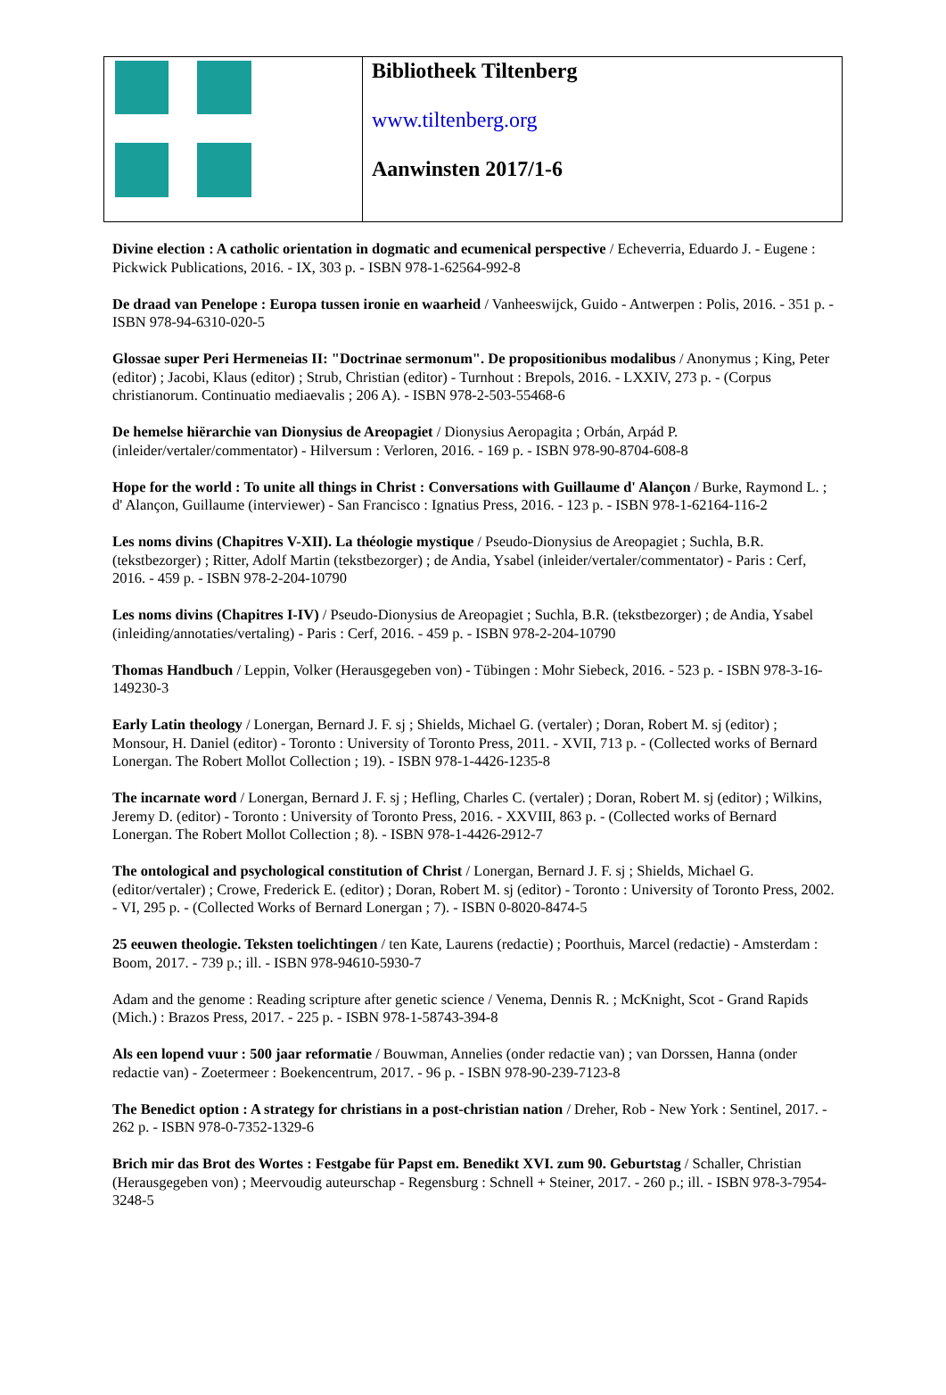| | Bibliotheek Tiltenberg www.tiltenberg.org Aanwinsten 2017/1-6 |
Divine election : A catholic orientation in dogmatic and ecumenical perspective / Echeverria, Eduardo J. - Eugene : Pickwick Publications, 2016. - IX, 303 p. - ISBN 978-1-62564-992-8
De draad van Penelope : Europa tussen ironie en waarheid / Vanheeswijck, Guido - Antwerpen : Polis, 2016. - 351 p. - ISBN 978-94-6310-020-5
Glossae super Peri Hermeneias II: "Doctrinae sermonum". De propositionibus modalibus / Anonymus ; King, Peter (editor) ; Jacobi, Klaus (editor) ; Strub, Christian (editor) - Turnhout : Brepols, 2016. - LXXIV, 273 p. - (Corpus christianorum. Continuatio mediaevalis ; 206 A). - ISBN 978-2-503-55468-6
De hemelse hiërarchie van Dionysius de Areopagiet / Dionysius Aeropagita ; Orbán, Arpád P. (inleider/vertaler/commentator) - Hilversum : Verloren, 2016. - 169 p. - ISBN 978-90-8704-608-8
Hope for the world : To unite all things in Christ : Conversations with Guillaume d' Alançon / Burke, Raymond L. ; d' Alançon, Guillaume (interviewer) - San Francisco : Ignatius Press, 2016. - 123 p. - ISBN 978-1-62164-116-2
Les noms divins (Chapitres V-XII). La théologie mystique / Pseudo-Dionysius de Areopagiet ; Suchla, B.R. (tekstbezorger) ; Ritter, Adolf Martin (tekstbezorger) ; de Andia, Ysabel (inleider/vertaler/commentator) - Paris : Cerf, 2016. - 459 p. - ISBN 978-2-204-10790
Les noms divins (Chapitres I-IV) / Pseudo-Dionysius de Areopagiet ; Suchla, B.R. (tekstbezorger) ; de Andia, Ysabel (inleiding/annotaties/vertaling) - Paris : Cerf, 2016. - 459 p. - ISBN 978-2-204-10790
Thomas Handbuch / Leppin, Volker (Herausgegeben von) - Tübingen : Mohr Siebeck, 2016. - 523 p. - ISBN 978-3-16-149230-3
Early Latin theology / Lonergan, Bernard J. F. sj ; Shields, Michael G. (vertaler) ; Doran, Robert M. sj (editor) ; Monsour, H. Daniel (editor) - Toronto : University of Toronto Press, 2011. - XVII, 713 p. - (Collected works of Bernard Lonergan. The Robert Mollot Collection ; 19). - ISBN 978-1-4426-1235-8
The incarnate word / Lonergan, Bernard J. F. sj ; Hefling, Charles C. (vertaler) ; Doran, Robert M. sj (editor) ; Wilkins, Jeremy D. (editor) - Toronto : University of Toronto Press, 2016. - XXVIII, 863 p. - (Collected works of Bernard Lonergan. The Robert Mollot Collection ; 8). - ISBN 978-1-4426-2912-7
The ontological and psychological constitution of Christ / Lonergan, Bernard J. F. sj ; Shields, Michael G. (editor/vertaler) ; Crowe, Frederick E. (editor) ; Doran, Robert M. sj (editor) - Toronto : University of Toronto Press, 2002. - VI, 295 p. - (Collected Works of Bernard Lonergan ; 7). - ISBN 0-8020-8474-5
25 eeuwen theologie. Teksten toelichtingen / ten Kate, Laurens (redactie) ; Poorthuis, Marcel (redactie) - Amsterdam : Boom, 2017. - 739 p.; ill. - ISBN 978-94610-5930-7
Adam and the genome : Reading scripture after genetic science / Venema, Dennis R. ; McKnight, Scot - Grand Rapids (Mich.) : Brazos Press, 2017. - 225 p. - ISBN 978-1-58743-394-8
Als een lopend vuur : 500 jaar reformatie / Bouwman, Annelies (onder redactie van) ; van Dorssen, Hanna (onder redactie van) - Zoetermeer : Boekencentrum, 2017. - 96 p. - ISBN 978-90-239-7123-8
The Benedict option : A strategy for christians in a post-christian nation / Dreher, Rob - New York : Sentinel, 2017. - 262 p. - ISBN 978-0-7352-1329-6
Brich mir das Brot des Wortes : Festgabe für Papst em. Benedikt XVI. zum 90. Geburtstag / Schaller, Christian (Herausgegeben von) ; Meervoudig auteurschap - Regensburg : Schnell + Steiner, 2017. - 260 p.; ill. - ISBN 978-3-7954-3248-5